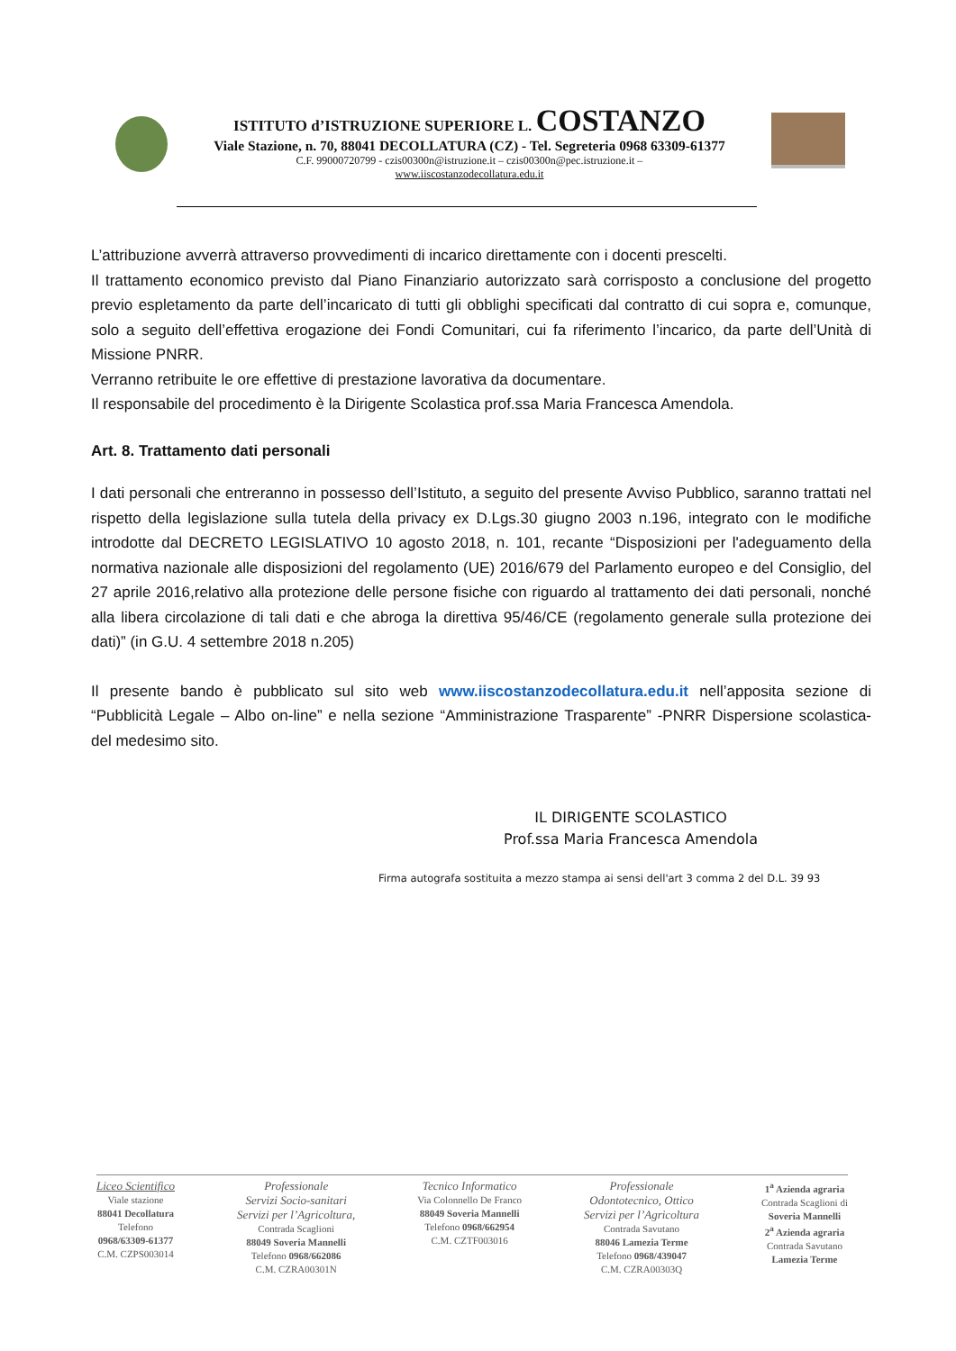ISTITUTO d’ISTRUZIONE SUPERIORE L. COSTANZO
Viale Stazione, n. 70, 88041 DECOLLATURA (CZ) - Tel. Segreteria 0968 63309-61377
C.F. 99000720799 - czis00300n@istruzione.it – czis00300n@pec.istruzione.it –
www.iiscostanzodecollatura.edu.it
L’attribuzione avverrà attraverso provvedimenti di incarico direttamente con i docenti prescelti.
Il trattamento economico previsto dal Piano Finanziario autorizzato sarà corrisposto a conclusione del progetto previo espletamento da parte dell’incaricato di tutti gli obblighi specificati dal contratto di cui sopra e, comunque, solo a seguito dell’effettiva erogazione dei Fondi Comunitari, cui fa riferimento l’incarico, da parte dell’Unità di Missione PNRR.
Verranno retribuite le ore effettive di prestazione lavorativa da documentare.
Il responsabile del procedimento è la Dirigente Scolastica prof.ssa Maria Francesca Amendola.
Art. 8. Trattamento dati personali
I dati personali che entreranno in possesso dell’Istituto, a seguito del presente Avviso Pubblico, saranno trattati nel rispetto della legislazione sulla tutela della privacy ex D.Lgs.30 giugno 2003 n.196, integrato con le modifiche introdotte dal DECRETO LEGISLATIVO 10 agosto 2018, n. 101, recante “Disposizioni per l'adeguamento della normativa nazionale alle disposizioni del regolamento (UE) 2016/679 del Parlamento europeo e del Consiglio, del 27 aprile 2016,relativo alla protezione delle persone fisiche con riguardo al trattamento dei dati personali, nonché alla libera circolazione di tali dati e che abroga la direttiva 95/46/CE (regolamento generale sulla protezione dei dati)” (in G.U. 4 settembre 2018 n.205)
Il presente bando è pubblicato sul sito web www.iiscostanzodecollatura.edu.it nell’apposita sezione di “Pubblicità Legale – Albo on-line” e nella sezione “Amministrazione Trasparente” -PNRR Dispersione scolastica- del medesimo sito.
IL DIRIGENTE SCOLASTICO
Prof.ssa Maria Francesca Amendola
Firma autografa sostituita a mezzo stampa ai sensi dell'art 3 comma 2 del D.L. 39 93
Liceo Scientifico
Viale stazione
88041 Decollatura
Telefono
0968/63309-61377
C.M. CZPS003014
Professionale
Servizi Socio-sanitari
Servizi per l’Agricoltura,
Contrada Scaglioni
88049 Soveria Mannelli
Telefono 0968/662086
C.M. CZRA00301N
Tecnico Informatico
Via Colonnello De Franco
88049 Soveria Mannelli
Telefono 0968/662954
C.M. CZTF003016
Professionale
Odontotecnico, Ottico
Servizi per l’Agricoltura
Contrada Savutano
88046 Lamezia Terme
Telefono 0968/439047
C.M. CZRA00303Q
1<sup>a</sup> Azienda agraria
Contrada Scaglioni di
Soveria Mannelli
2<sup>a</sup> Azienda agraria
Contrada Savutano
Lamezia Terme